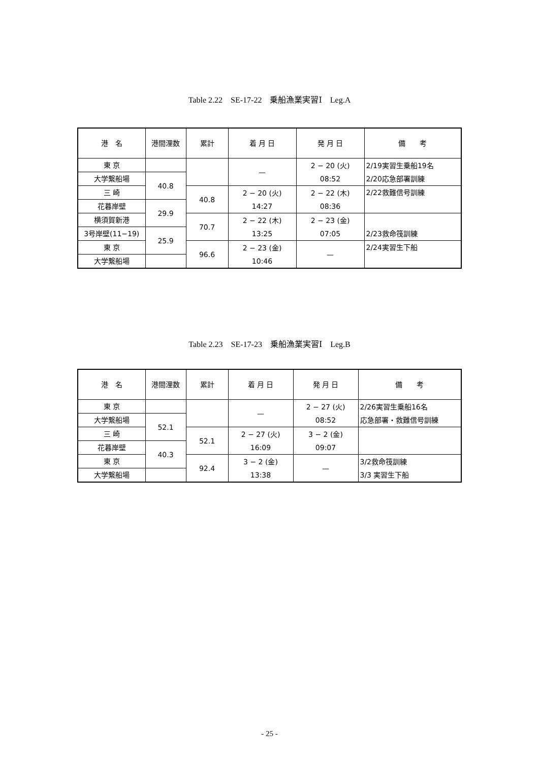Table 2.22　SE-17-22　乗船漁業実習Ⅰ　Leg.A
| 港 名 | 港間浬数 | 累計 | 着 月 日 | 発 月 日 | 備 考 |
| --- | --- | --- | --- | --- | --- |
| 東 京 | | | — | 2 − 20 (火) 08:52 | 2/19実習生乗船19名 2/20応急部署訓練 |
| 大学繋船場 | 40.8 | | | | |
| 三 崎 | | 40.8 | 2 − 20 (火) 14:27 | 2 − 22 (木) 08:36 | 2/22救難信号訓練 |
| 花暮岸壁 | 29.9 | | | | |
| 横須賀新港 | | 70.7 | 2 − 22 (木) 13:25 | 2 − 23 (金) 07:05 | 2/23救命筏訓練 |
| 3号岸壁(11−19) | 25.9 | | | | |
| 東 京 | | 96.6 | 2 − 23 (金) 10:46 | — | 2/24実習生下船 |
| 大学繋船場 | | | | | |
Table 2.23　SE-17-23　乗船漁業実習Ⅰ　Leg.B
| 港 名 | 港間浬数 | 累計 | 着 月 日 | 発 月 日 | 備 考 |
| --- | --- | --- | --- | --- | --- |
| 東 京 | | | — | 2 − 27 (火) 08:52 | 2/26実習生乗船16名 応急部署・救難信号訓練 |
| 大学繋船場 | 52.1 | | | | |
| 三 崎 | | 52.1 | 2 − 27 (火) 16:09 | 3 − 2 (金) 09:07 | |
| 花暮岸壁 | 40.3 | | | | |
| 東 京 | | 92.4 | 3 − 2 (金) 13:38 | — | 3/2救命筏訓練 3/3 実習生下船 |
| 大学繋船場 | | | | | |
- 25 -